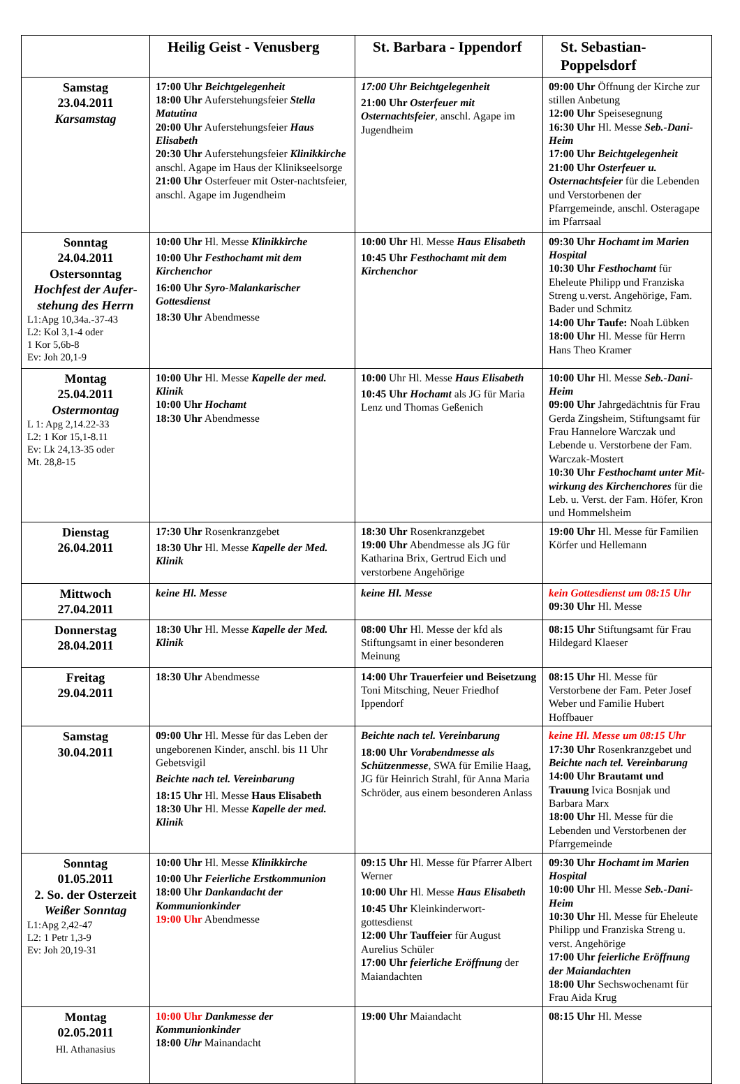| | Heilig Geist - Venusberg | St. Barbara - Ippendorf | St. Sebastian-Poppelsdorf |
| --- | --- | --- | --- |
| Samstag 23.04.2011 Karsamstag | 17:00 Uhr Beichtgelegenheit 18:00 Uhr Auferstehungsfeier Stella Matutina 20:00 Uhr Auferstehungsfeier Haus Elisabeth 20:30 Uhr Auferstehungsfeier Klinikkirche anschl. Agape im Haus der Klinikseelsorge 21:00 Uhr Osterfeuer mit Oster-nachtsfeier, anschl. Agape im Jugendheim | 17:00 Uhr Beichtgelegenheit 21:00 Uhr Osterfeuer mit Osternachtsfeier , anschl. Agape im Jugendheim | 09:00 Uhr Öffnung der Kirche zur stillen Anbetung 12:00 Uhr Speisesegnung 16:30 Uhr Hl. Messe Seb.-Dani-Heim 17:00 Uhr Beichtgelegenheit 21:00 Uhr Osterfeuer u. Osternachtsfeier für die Lebenden und Verstorbenen der Pfarrgemeinde, anschl. Osteragape im Pfarrsaal |
| Sonntag 24.04.2011 Ostersonntag Hochfest der Aufer-stehung des Herrn L1:Apg 10,34a.-37-43 L2: Kol 3,1-4 oder 1 Kor 5,6b-8 Ev: Joh 20,1-9 | 10:00 Uhr Hl. Messe Klinikkirche 10:00 Uhr Festhochamt mit dem Kirchenchor 16:00 Uhr Syro-Malankarischer Gottesdienst 18:30 Uhr Abendmesse | 10:00 Uhr Hl. Messe Haus Elisabeth 10:45 Uhr Festhochamt mit dem Kirchenchor | 09:30 Uhr Hochamt im Marien Hospital 10:30 Uhr Festhochamt für Eheleute Philipp und Franziska Streng u.verst. Angehörige, Fam. Bader und Schmitz 14:00 Uhr Taufe: Noah Lübken 18:00 Uhr Hl. Messe für Herrn Hans Theo Kramer |
| Montag 25.04.2011 Ostermontag L 1: Apg 2,14.22-33 L2: 1 Kor 15,1-8.11 Ev: Lk 24,13-35 oder Mt. 28,8-15 | 10:00 Uhr Hl. Messe Kapelle der med. Klinik 10:00 Uhr Hochamt 18:30 Uhr Abendmesse | 10:00 Uhr Hl. Messe Haus Elisabeth 10:45 Uhr Hochamt als JG für Maria Lenz und Thomas Geßenich | 10:00 Uhr Hl. Messe Seb.-Dani-Heim 09:00 Uhr Jahrgedächtnis für Frau Gerda Zingsheim, Stiftungsamt für Frau Hannelore Warczak und Lebende u. Verstorbene der Fam. Warczak-Mostert 10:30 Uhr Festhochamt unter Mit-wirkung des Kirchenchores für die Leb. u. Verst. der Fam. Höfer, Kron und Hommelsheim |
| Dienstag 26.04.2011 | 17:30 Uhr Rosenkranzgebet 18:30 Uhr Hl. Messe Kapelle der Med. Klinik | 18:30 Uhr Rosenkranzgebet 19:00 Uhr Abendmesse als JG für Katharina Brix, Gertrud Eich und verstorbene Angehörige | 19:00 Uhr Hl. Messe für Familien Körfer und Hellemann |
| Mittwoch 27.04.2011 | keine Hl. Messe | keine Hl. Messe | kein Gottesdienst um 08:15 Uhr 09:30 Uhr Hl. Messe |
| Donnerstag 28.04.2011 | 18:30 Uhr Hl. Messe Kapelle der Med. Klinik | 08:00 Uhr Hl. Messe der kfd als Stiftungsamt in einer besonderen Meinung | 08:15 Uhr Stiftungsamt für Frau Hildegard Klaeser |
| Freitag 29.04.2011 | 18:30 Uhr Abendmesse | 14:00 Uhr Trauerfeier und Beisetzung Toni Mitsching, Neuer Friedhof Ippendorf | 08:15 Uhr Hl. Messe für Verstorbene der Fam. Peter Josef Weber und Familie Hubert Hoffbauer |
| Samstag 30.04.2011 | 09:00 Uhr Hl. Messe für das Leben der ungeborenen Kinder, anschl. bis 11 Uhr Gebetsvigil Beichte nach tel. Vereinbarung 18:15 Uhr Hl. Messe Haus Elisabeth 18:30 Uhr Hl. Messe Kapelle der med. Klinik | Beichte nach tel. Vereinbarung 18:00 Uhr Vorabendmesse als Schützenmesse , SWA für Emilie Haag, JG für Heinrich Strahl, für Anna Maria Schröder, aus einem besonderen Anlass | keine Hl. Messe um 08:15 Uhr 17:30 Uhr Rosenkranzgebet und Beichte nach tel. Vereinbarung 14:00 Uhr Brautamt und Trauung Ivica Bosnjak und Barbara Marx 18:00 Uhr Hl. Messe für die Lebenden und Verstorbenen der Pfarrgemeinde |
| Sonntag 01.05.2011 2. So. der Osterzeit Weißer Sonntag L1:Apg 2,42-47 L2: 1 Petr 1,3-9 Ev: Joh 20,19-31 | 10:00 Uhr Hl. Messe Klinikkirche 10:00 Uhr Feierliche Erstkommunion 18:00 Uhr Dankandacht der Kommunionkinder 19:00 Uhr Abendmesse | 09:15 Uhr Hl. Messe für Pfarrer Albert Werner 10:00 Uhr Hl. Messe Haus Elisabeth 10:45 Uhr Kleinkinderwort-gottesdienst 12:00 Uhr Tauffeier für August Aurelius Schüler 17:00 Uhr feierliche Eröffnung der Maiandachten | 09:30 Uhr Hochamt im Marien Hospital 10:00 Uhr Hl. Messe Seb.-Dani-Heim 10:30 Uhr Hl. Messe für Eheleute Philipp und Franziska Streng u. verst. Angehörige 17:00 Uhr feierliche Eröffnung der Maiandachten 18:00 Uhr Sechswochenamt für Frau Aida Krug |
| Montag 02.05.2011 Hl. Athanasius | 10:00 Uhr Dankmesse der Kommunionkinder 18:00 Uhr Mainandacht | 19:00 Uhr Maiandacht | 08:15 Uhr Hl. Messe |